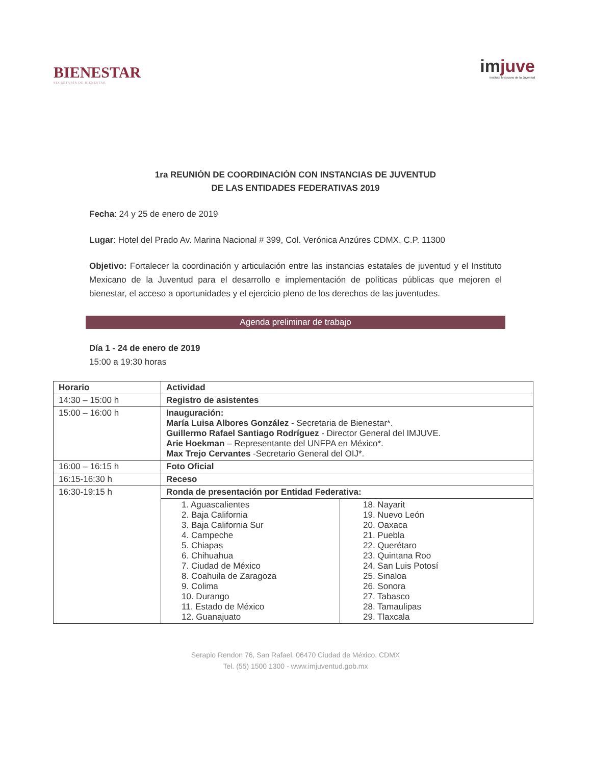BIENESTAR
SECRETARÍA DE BIENESTAR
imjuve
Instituto Mexicano de la Juventud
1ra REUNIÓN DE COORDINACIÓN CON INSTANCIAS DE JUVENTUD
DE LAS ENTIDADES FEDERATIVAS 2019
Fecha: 24 y 25 de enero de 2019
Lugar: Hotel del Prado Av. Marina Nacional # 399, Col. Verónica Anzúres CDMX. C.P. 11300
Objetivo: Fortalecer la coordinación y articulación entre las instancias estatales de juventud y el Instituto Mexicano de la Juventud para el desarrollo e implementación de políticas públicas que mejoren el bienestar, el acceso a oportunidades y el ejercicio pleno de los derechos de las juventudes.
Agenda preliminar de trabajo
Día 1 - 24 de enero de 2019
15:00 a 19:30 horas
| Horario | Actividad | |
| --- | --- | --- |
| 14:30 – 15:00 h | Registro de asistentes | |
| 15:00 – 16:00 h | Inauguración: María Luisa Albores González - Secretaria de Bienestar*. Guillermo Rafael Santiago Rodríguez - Director General del IMJUVE. Arie Hoekman – Representante del UNFPA en México*. Max Trejo Cervantes -Secretario General del OIJ*. | |
| 16:00 – 16:15 h | Foto Oficial | |
| 16:15-16:30 h | Receso | |
| 16:30-19:15 h | Ronda de presentación por Entidad Federativa: | |
| | 1. Aguascalientes 2. Baja California 3. Baja California Sur 4. Campeche 5. Chiapas 6. Chihuahua 7. Ciudad de México 8. Coahuila de Zaragoza 9. Colima 10. Durango 11. Estado de México 12. Guanajuato | 18. Nayarit 19. Nuevo León 20. Oaxaca 21. Puebla 22. Querétaro 23. Quintana Roo 24. San Luis Potosí 25. Sinaloa 26. Sonora 27. Tabasco 28. Tamaulipas 29. Tlaxcala |
Serapio Rendon 76, San Rafael, 06470 Ciudad de México, CDMX
Tel. (55) 1500 1300 - www.imjuventud.gob.mx